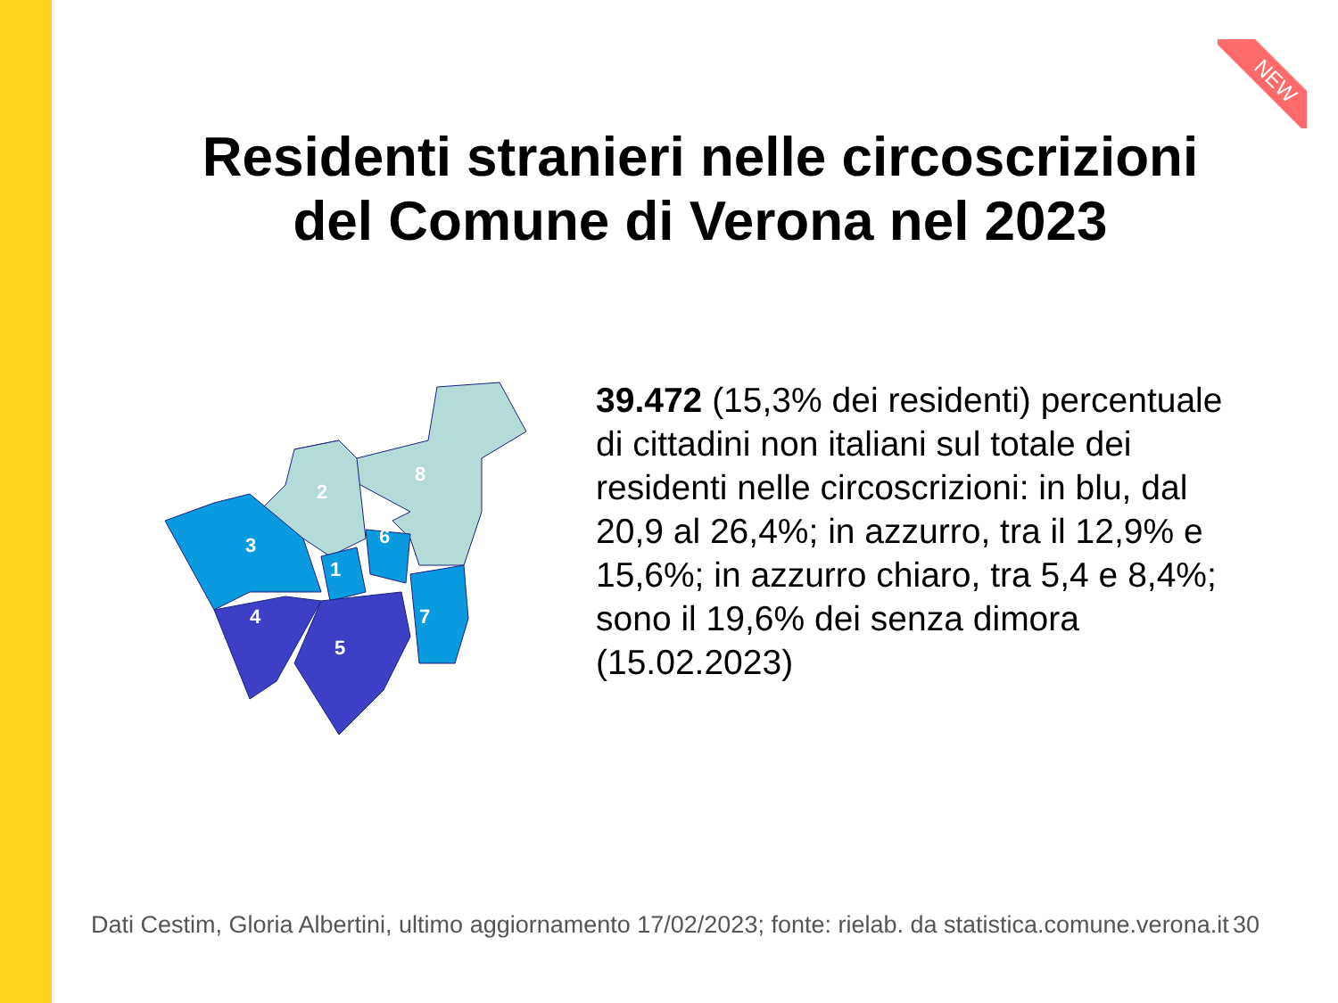NEW
Residenti stranieri nelle circoscrizioni
del Comune di Verona nel 2023
8
2
3
1
6
7
4
5
39.472 (15,3% dei residenti) percentuale di cittadini non italiani sul totale dei residenti nelle circoscrizioni: in blu, dal 20,9 al 26,4%; in azzurro, tra il 12,9% e 15,6%; in azzurro chiaro, tra 5,4 e 8,4%; sono il 19,6% dei senza dimora (15.02.2023)
Dati Cestim, Gloria Albertini, ultimo aggiornamento 17/02/2023; fonte: rielab. da statistica.comune.verona.it 30